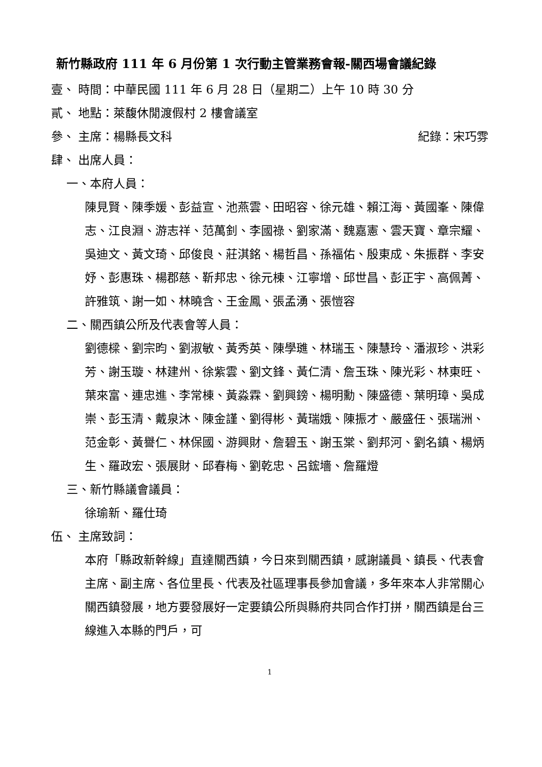新竹縣政府 111 年 6 月份第 1 次行動主管業務會報-關西場會議紀錄
壹、 時間：中華民國 111 年 6 月 28 日（星期二）上午 10 時 30 分
貳、 地點：萊馥休閒渡假村 2 樓會議室
參、 主席：楊縣長文科 紀錄：宋巧雰
肆、 出席人員：
一、本府人員：
陳見賢、陳季媛、彭益宣、池燕雲、田昭容、徐元雄、賴江海、黃國峯、陳偉志、江良淵、游志祥、范萬釗、李國祿、劉家滿、魏嘉憲、雲天寶、章宗耀、吳迪文、黃文琦、邱俊良、莊淇銘、楊哲昌、孫福佑、殷東成、朱振群、李安妤、彭惠珠、楊郡慈、靳邦忠、徐元棟、江寧增、邱世昌、彭正宇、高佩菁、許雅筑、謝一如、林曉含、王金鳳、張孟湧、張愷容
二、關西鎮公所及代表會等人員：
劉德樑、劉宗昀、劉淑敏、黃秀英、陳學璡、林瑞玉、陳慧玲、潘淑珍、洪彩芳、謝玉璇、林建州、徐紫雲、劉文鋒、黃仁清、詹玉珠、陳光彩、林東旺、葉來富、連忠進、李常棟、黃淼霖、劉興鎊、楊明勳、陳盛德、葉明璋、吳成崇、彭玉清、戴泉沐、陳金謹、劉得彬、黃瑞娥、陳振才、嚴盛任、張瑞洲、范金彰、黃譽仁、林保國、游興財、詹碧玉、謝玉棠、劉邦河、劉名鎮、楊炳生、羅政宏、張展財、邱春梅、劉乾忠、呂鋐墻、詹羅燈
三、新竹縣議會議員：
徐瑜新、羅仕琦
伍、 主席致詞：
本府「縣政新幹線」直達關西鎮，今日來到關西鎮，感謝議員、鎮長、代表會主席、副主席、各位里長、代表及社區理事長參加會議，多年來本人非常關心關西鎮發展，地方要發展好一定要鎮公所與縣府共同合作打拼，關西鎮是台三線進入本縣的門戶，可
1